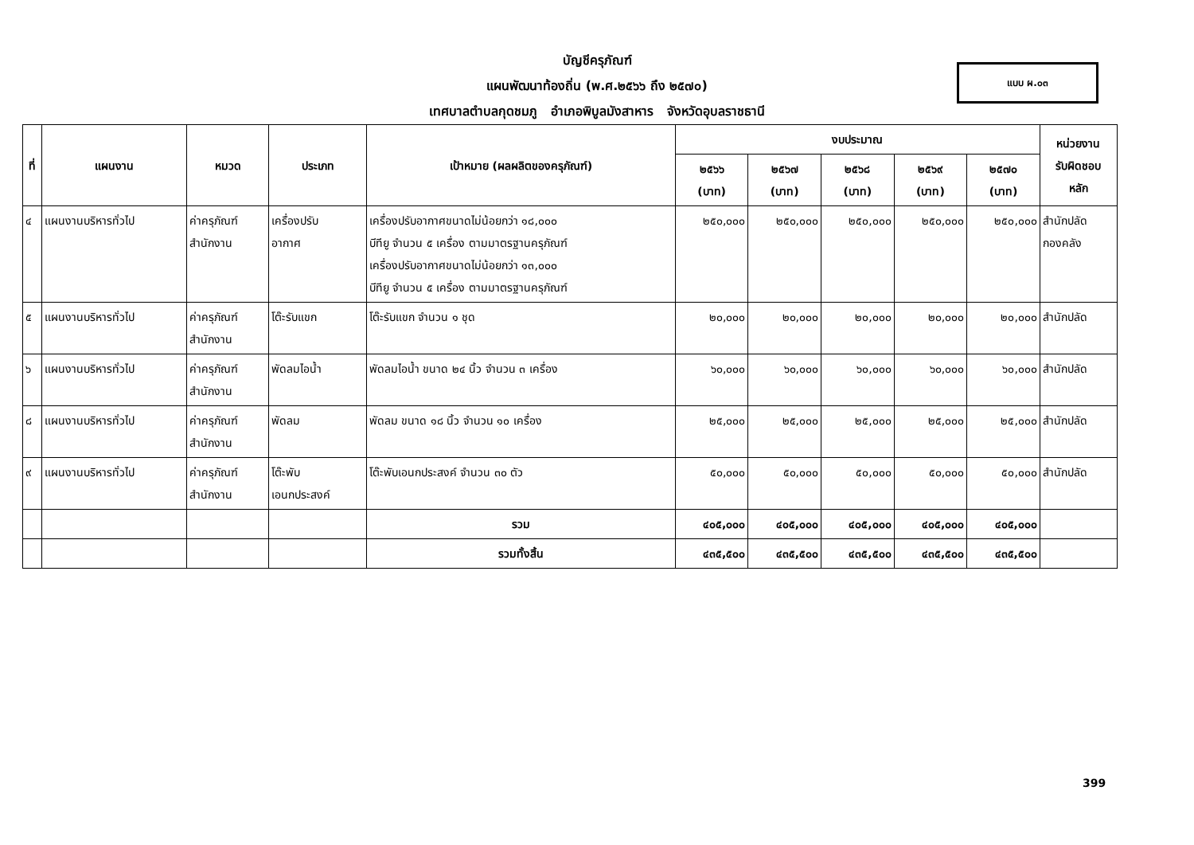บัญชีครุภัณฑ์
แผนพัฒนาท้องถิ่น (พ.ศ.๒๕๖๖ ถึง ๒๕๗๐)
เทศบาลตำบลกุดชมภู อำเภอพิบูลมังสาหาร จังหวัดอุบลราชธานี
แบบ ผ.๐๓
| ที่ | แผนงาน | หมวด | ประเภท | เป้าหมาย (ผลผลิตของครุภัณฑ์) | งบประมาณ | | | | | หน่วยงาน รับผิดชอบ หลัก |
| --- | --- | --- | --- | --- | --- | --- | --- | --- | --- | --- |
| | | | | | ๒๕๖๖ (บาท) | ๒๕๖๗ (บาท) | ๒๕๖๘ (บาท) | ๒๕๖๙ (บาท) | ๒๕๗๐ (บาท) | |
| ๔ | แผนงานบริหารทั่วไป | ค่าครุภัณฑ์ สำนักงาน | เครื่องปรับ อากาศ | เครื่องปรับอากาศขนาดไม่น้อยกว่า ๑๘,๐๐๐ บีทียู จำนวน ๕ เครื่อง ตามมาตรฐานครุภัณฑ์ เครื่องปรับอากาศขนาดไม่น้อยกว่า ๑๓,๐๐๐ บีทียู จำนวน ๕ เครื่อง ตามมาตรฐานครุภัณฑ์ | ๒๕๐,๐๐๐ | ๒๕๐,๐๐๐ | ๒๕๐,๐๐๐ | ๒๕๐,๐๐๐ | ๒๕๐,๐๐๐ | สำนักปลัด กองคลัง |
| ๕ | แผนงานบริหารทั่วไป | ค่าครุภัณฑ์ สำนักงาน | โต๊ะรับแขก | โต๊ะรับแขก จำนวน ๑ ชุด | ๒๐,๐๐๐ | ๒๐,๐๐๐ | ๒๐,๐๐๐ | ๒๐,๐๐๐ | ๒๐,๐๐๐ | สำนักปลัด |
| ๖ | แผนงานบริหารทั่วไป | ค่าครุภัณฑ์ สำนักงาน | พัดลมไอน้ำ | พัดลมไอน้ำ ขนาด ๒๔ นิ้ว จำนวน ๓ เครื่อง | ๖๐,๐๐๐ | ๖๐,๐๐๐ | ๖๐,๐๐๐ | ๖๐,๐๐๐ | ๖๐,๐๐๐ | สำนักปลัด |
| ๘ | แผนงานบริหารทั่วไป | ค่าครุภัณฑ์ สำนักงาน | พัดลม | พัดลม ขนาด ๑๘ นิ้ว จำนวน ๑๐ เครื่อง | ๒๕,๐๐๐ | ๒๕,๐๐๐ | ๒๕,๐๐๐ | ๒๕,๐๐๐ | ๒๕,๐๐๐ | สำนักปลัด |
| ๙ | แผนงานบริหารทั่วไป | ค่าครุภัณฑ์ สำนักงาน | โต๊ะพับ เอนกประสงค์ | โต๊ะพับเอนกประสงค์ จำนวน ๓๐ ตัว | ๕๐,๐๐๐ | ๕๐,๐๐๐ | ๕๐,๐๐๐ | ๕๐,๐๐๐ | ๕๐,๐๐๐ | สำนักปลัด |
| | | | | รวม | ๔๐๕,๐๐๐ | ๔๐๕,๐๐๐ | ๔๐๕,๐๐๐ | ๔๐๕,๐๐๐ | ๔๐๕,๐๐๐ | |
| | | | | รวมทั้งสิ้น | ๔๓๕,๕๐๐ | ๔๓๕,๕๐๐ | ๔๓๕,๕๐๐ | ๔๓๕,๕๐๐ | ๔๓๕,๕๐๐ | |
399